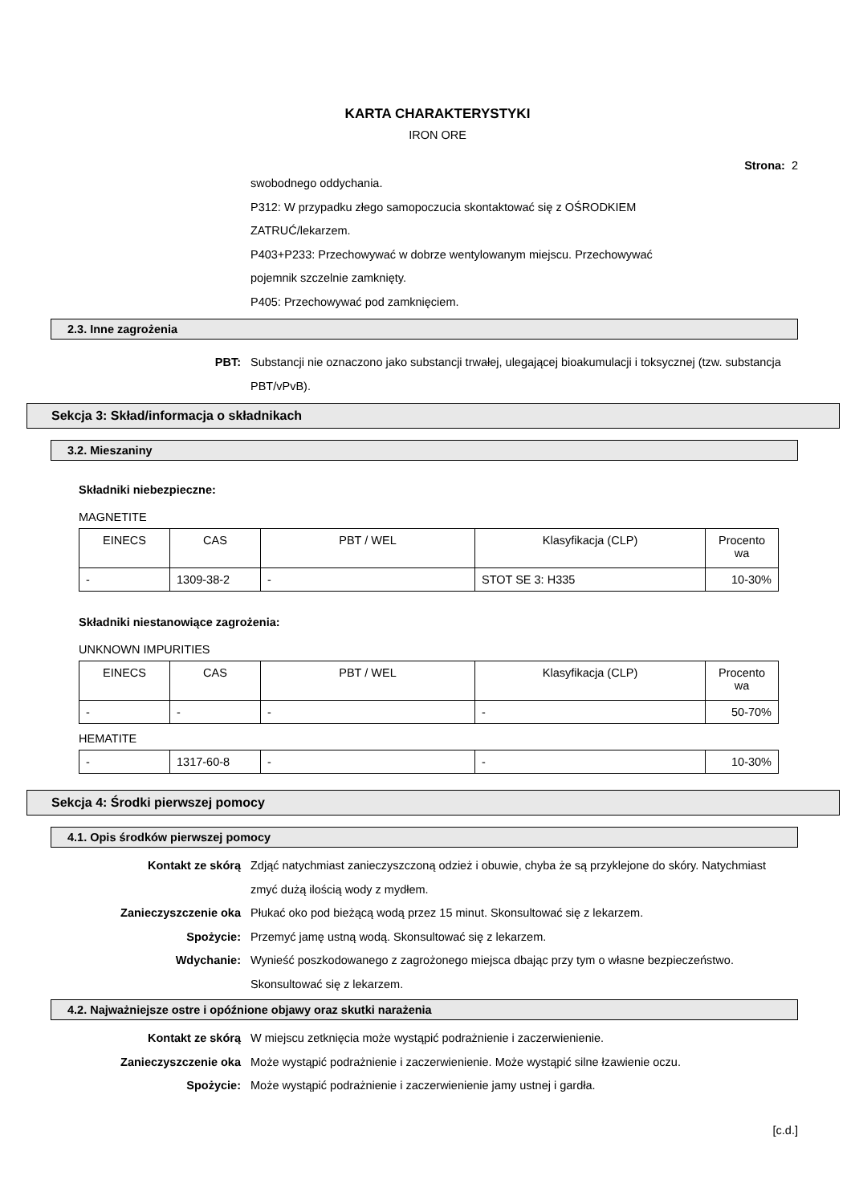KARTA CHARAKTERYSTYKI
IRON ORE
Strona: 2
swobodnego oddychania.
P312: W przypadku złego samopoczucia skontaktować się z OŚRODKIEM
ZATRUĆ/lekarzem.
P403+P233: Przechowywać w dobrze wentylowanym miejscu. Przechowywać
pojemnik szczelnie zamknięty.
P405: Przechowywać pod zamknięciem.
2.3. Inne zagrożenia
PBT: Substancji nie oznaczono jako substancji trwałej, ulegającej bioakumulacji i toksycznej (tzw. substancja PBT/vPvB).
Sekcja 3: Skład/informacja o składnikach
3.2. Mieszaniny
Składniki niebezpieczne:
MAGNETITE
| EINECS | CAS | PBT / WEL | Klasyfikacja (CLP) | Procento wa |
| --- | --- | --- | --- | --- |
| - | 1309-38-2 | - | STOT SE 3: H335 | 10-30% |
Składniki niestanowiące zagrożenia:
UNKNOWN IMPURITIES
| EINECS | CAS | PBT / WEL | Klasyfikacja (CLP) | Procento wa |
| --- | --- | --- | --- | --- |
| - | - | - | - | 50-70% |
HEMATITE
| - | 1317-60-8 | - | - | 10-30% |
Sekcja 4: Środki pierwszej pomocy
4.1. Opis środków pierwszej pomocy
Kontakt ze skórą Zdjąć natychmiast zanieczyszczoną odzież i obuwie, chyba że są przyklejone do skóry. Natychmiast zmyć dużą ilością wody z mydłem.
Zanieczyszczenie oka Płukać oko pod bieżącą wodą przez 15 minut. Skonsultować się z lekarzem.
Spożycie: Przemyć jamę ustną wodą. Skonsultować się z lekarzem.
Wdychanie: Wynieść poszkodowanego z zagrożonego miejsca dbając przy tym o własne bezpieczeństwo. Skonsultować się z lekarzem.
4.2. Najważniejsze ostre i opóźnione objawy oraz skutki narażenia
Kontakt ze skórą W miejscu zetknięcia może wystąpić podrażnienie i zaczerwienienie.
Zanieczyszczenie oka Może wystąpić podrażnienie i zaczerwienienie. Może wystąpić silne łzawienie oczu.
Spożycie: Może wystąpić podrażnienie i zaczerwienienie jamy ustnej i gardła.
[c.d.]